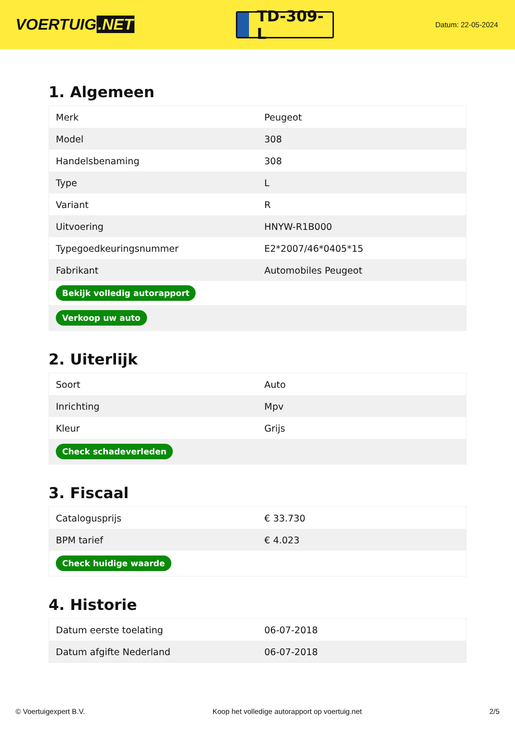VOERTUIG.NET
TD-309-L
Datum: 22-05-2024
1. Algemeen
| Merk | Peugeot |
| Model | 308 |
| Handelsbenaming | 308 |
| Type | L |
| Variant | R |
| Uitvoering | HNYW-R1B000 |
| Typegoedkeuringsnummer | E2*2007/46*0405*15 |
| Fabrikant | Automobiles Peugeot |
| Bekijk volledig autorapport | |
| Verkoop uw auto | |
2. Uiterlijk
| Soort | Auto |
| Inrichting | Mpv |
| Kleur | Grijs |
| Check schadeverleden | |
3. Fiscaal
| Catalogusprijs | € 33.730 |
| BPM tarief | € 4.023 |
| Check huidige waarde | |
4. Historie
| Datum eerste toelating | 06-07-2018 |
| Datum afgifte Nederland | 06-07-2018 |
© Voertuigexpert B.V. Koop het volledige autorapport op voertuig.net 2/5